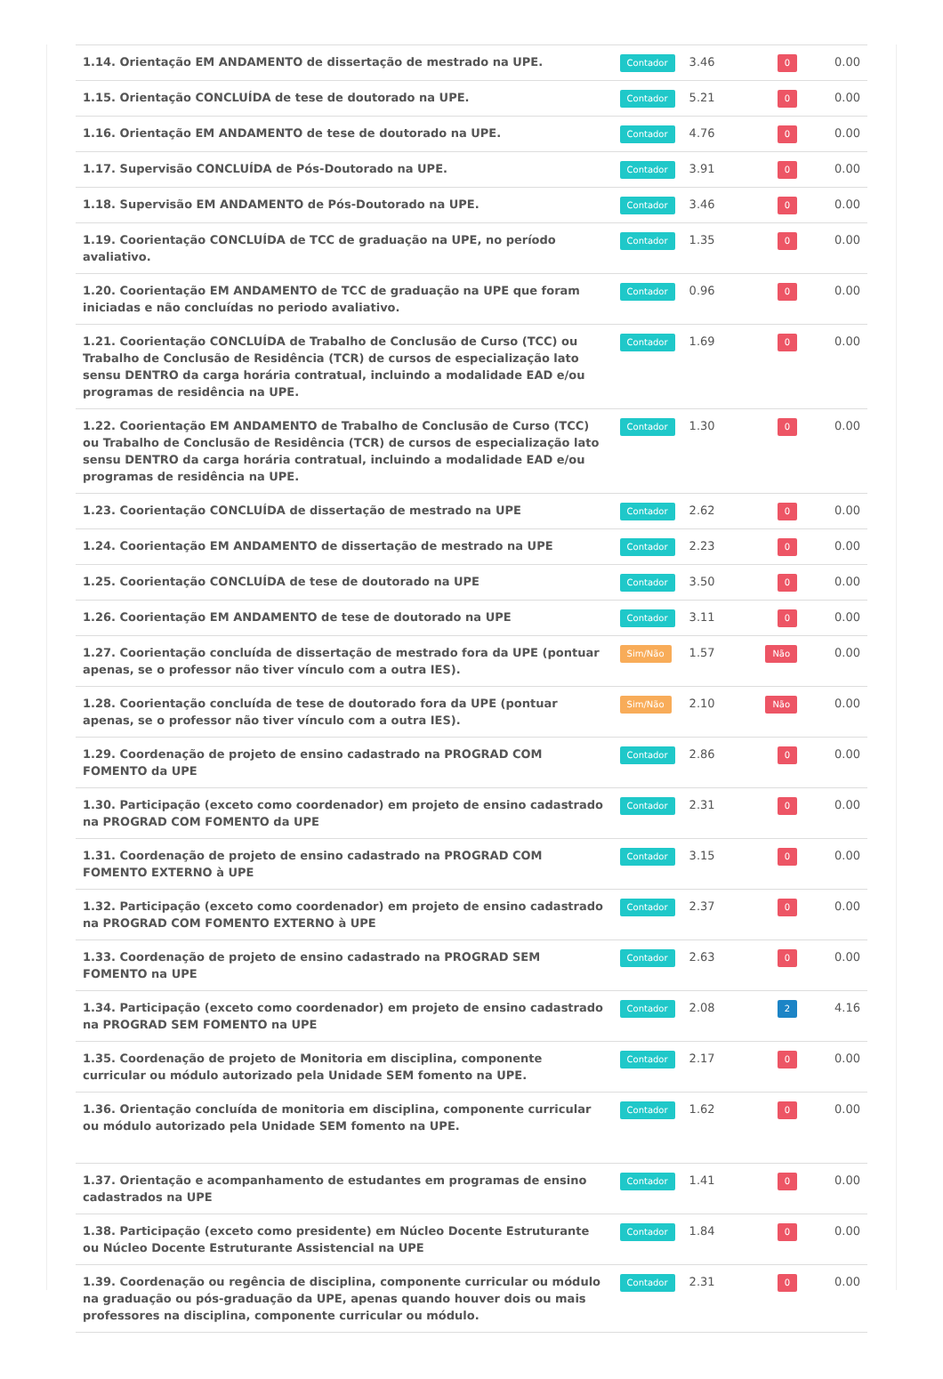| 1.14. Orientação EM ANDAMENTO de dissertação de mestrado na UPE. | Contador | 3.46 | 0 | 0.00 |
| 1.15. Orientação CONCLUÍDA de tese de doutorado na UPE. | Contador | 5.21 | 0 | 0.00 |
| 1.16. Orientação EM ANDAMENTO de tese de doutorado na UPE. | Contador | 4.76 | 0 | 0.00 |
| 1.17. Supervisão CONCLUÍDA de Pós-Doutorado na UPE. | Contador | 3.91 | 0 | 0.00 |
| 1.18. Supervisão EM ANDAMENTO de Pós-Doutorado na UPE. | Contador | 3.46 | 0 | 0.00 |
| 1.19. Coorientação CONCLUÍDA de TCC de graduação na UPE, no período avaliativo. | Contador | 1.35 | 0 | 0.00 |
| 1.20. Coorientação EM ANDAMENTO de TCC de graduação na UPE que foram iniciadas e não concluídas no periodo avaliativo. | Contador | 0.96 | 0 | 0.00 |
| 1.21. Coorientação CONCLUÍDA de Trabalho de Conclusão de Curso (TCC) ou Trabalho de Conclusão de Residência (TCR) de cursos de especialização lato sensu DENTRO da carga horária contratual, incluindo a modalidade EAD e/ou programas de residência na UPE. | Contador | 1.69 | 0 | 0.00 |
| 1.22. Coorientação EM ANDAMENTO de Trabalho de Conclusão de Curso (TCC) ou Trabalho de Conclusão de Residência (TCR) de cursos de especialização lato sensu DENTRO da carga horária contratual, incluindo a modalidade EAD e/ou programas de residência na UPE. | Contador | 1.30 | 0 | 0.00 |
| 1.23. Coorientação CONCLUÍDA de dissertação de mestrado na UPE | Contador | 2.62 | 0 | 0.00 |
| 1.24. Coorientação EM ANDAMENTO de dissertação de mestrado na UPE | Contador | 2.23 | 0 | 0.00 |
| 1.25. Coorientação CONCLUÍDA de tese de doutorado na UPE | Contador | 3.50 | 0 | 0.00 |
| 1.26. Coorientação EM ANDAMENTO de tese de doutorado na UPE | Contador | 3.11 | 0 | 0.00 |
| 1.27. Coorientação concluída de dissertação de mestrado fora da UPE (pontuar apenas, se o professor não tiver vínculo com a outra IES). | Sim/Não | 1.57 | Não | 0.00 |
| 1.28. Coorientação concluída de tese de doutorado fora da UPE (pontuar apenas, se o professor não tiver vínculo com a outra IES). | Sim/Não | 2.10 | Não | 0.00 |
| 1.29. Coordenação de projeto de ensino cadastrado na PROGRAD COM FOMENTO da UPE | Contador | 2.86 | 0 | 0.00 |
| 1.30. Participação (exceto como coordenador) em projeto de ensino cadastrado na PROGRAD COM FOMENTO da UPE | Contador | 2.31 | 0 | 0.00 |
| 1.31. Coordenação de projeto de ensino cadastrado na PROGRAD COM FOMENTO EXTERNO à UPE | Contador | 3.15 | 0 | 0.00 |
| 1.32. Participação (exceto como coordenador) em projeto de ensino cadastrado na PROGRAD COM FOMENTO EXTERNO à UPE | Contador | 2.37 | 0 | 0.00 |
| 1.33. Coordenação de projeto de ensino cadastrado na PROGRAD SEM FOMENTO na UPE | Contador | 2.63 | 0 | 0.00 |
| 1.34. Participação (exceto como coordenador) em projeto de ensino cadastrado na PROGRAD SEM FOMENTO na UPE | Contador | 2.08 | 2 | 4.16 |
| 1.35. Coordenação de projeto de Monitoria em disciplina, componente curricular ou módulo autorizado pela Unidade SEM fomento na UPE. | Contador | 2.17 | 0 | 0.00 |
| 1.36. Orientação concluída de monitoria em disciplina, componente curricular ou módulo autorizado pela Unidade SEM fomento na UPE. | Contador | 1.62 | 0 | 0.00 |
| 1.37. Orientação e acompanhamento de estudantes em programas de ensino cadastrados na UPE | Contador | 1.41 | 0 | 0.00 |
| 1.38. Participação (exceto como presidente) em Núcleo Docente Estruturante ou Núcleo Docente Estruturante Assistencial na UPE | Contador | 1.84 | 0 | 0.00 |
| 1.39. Coordenação ou regência de disciplina, componente curricular ou módulo na graduação ou pós-graduação da UPE, apenas quando houver dois ou mais professores na disciplina, componente curricular ou módulo. | Contador | 2.31 | 0 | 0.00 |